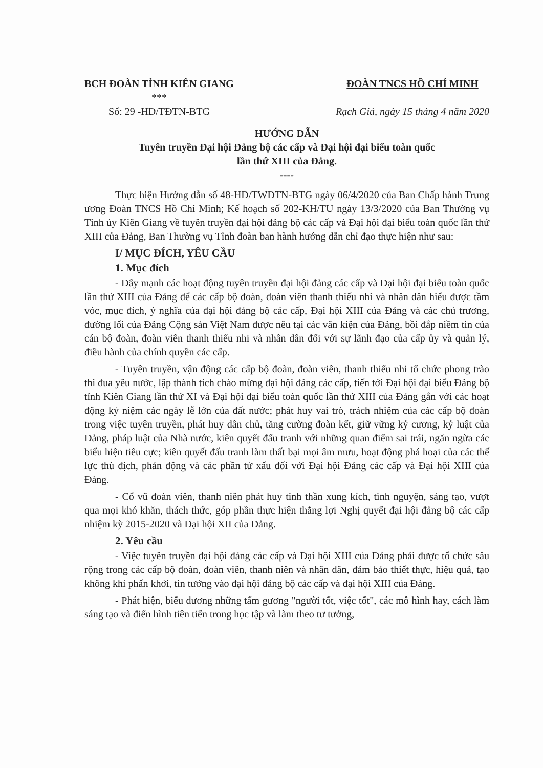BCH ĐOÀN TỈNH KIÊN GIANG
***
Số: 29 -HD/TĐTN-BTG
ĐOÀN TNCS HỒ CHÍ MINH
Rạch Giá, ngày 15 tháng 4 năm 2020
HƯỚNG DẪN
Tuyên truyền Đại hội Đảng bộ các cấp và Đại hội đại biểu toàn quốc
lần thứ XIII của Đảng.
----
Thực hiện Hướng dẫn số 48-HD/TWĐTN-BTG ngày 06/4/2020 của Ban Chấp hành Trung ương Đoàn TNCS Hồ Chí Minh; Kế hoạch số 202-KH/TU ngày 13/3/2020 của Ban Thường vụ Tỉnh ủy Kiên Giang về tuyên truyền đại hội đảng bộ các cấp và Đại hội đại biểu toàn quốc lần thứ XIII của Đảng, Ban Thường vụ Tỉnh đoàn ban hành hướng dẫn chỉ đạo thực hiện như sau:
I/ MỤC ĐÍCH, YÊU CẦU
1. Mục đích
- Đẩy mạnh các hoạt động tuyên truyền đại hội đảng các cấp và Đại hội đại biểu toàn quốc lần thứ XIII của Đảng để các cấp bộ đoàn, đoàn viên thanh thiếu nhi và nhân dân hiểu được tầm vóc, mục đích, ý nghĩa của đại hội đảng bộ các cấp, Đại hội XIII của Đảng và các chủ trương, đường lối của Đảng Cộng sản Việt Nam được nêu tại các văn kiện của Đảng, bồi đắp niềm tin của cán bộ đoàn, đoàn viên thanh thiếu nhi và nhân dân đối với sự lãnh đạo của cấp ủy và quản lý, điều hành của chính quyền các cấp.
- Tuyên truyền, vận động các cấp bộ đoàn, đoàn viên, thanh thiếu nhi tổ chức phong trào thi đua yêu nước, lập thành tích chào mừng đại hội đảng các cấp, tiến tới Đại hội đại biểu Đảng bộ tỉnh Kiên Giang lần thứ XI và Đại hội đại biểu toàn quốc lần thứ XIII của Đảng gắn với các hoạt động kỷ niệm các ngày lễ lớn của đất nước; phát huy vai trò, trách nhiệm của các cấp bộ đoàn trong việc tuyên truyền, phát huy dân chủ, tăng cường đoàn kết, giữ vững kỷ cương, kỷ luật của Đảng, pháp luật của Nhà nước, kiên quyết đấu tranh với những quan điểm sai trái, ngăn ngừa các biểu hiện tiêu cực; kiên quyết đấu tranh làm thất bại mọi âm mưu, hoạt động phá hoại của các thế lực thù địch, phản động và các phần tử xấu đối với Đại hội Đảng các cấp và Đại hội XIII của Đảng.
- Cổ vũ đoàn viên, thanh niên phát huy tinh thần xung kích, tình nguyện, sáng tạo, vượt qua mọi khó khăn, thách thức, góp phần thực hiện thắng lợi Nghị quyết đại hội đảng bộ các cấp nhiệm kỳ 2015-2020 và Đại hội XII của Đảng.
2. Yêu cầu
- Việc tuyên truyền đại hội đảng các cấp và Đại hội XIII của Đảng phải được tổ chức sâu rộng trong các cấp bộ đoàn, đoàn viên, thanh niên và nhân dân, đảm bảo thiết thực, hiệu quả, tạo không khí phấn khởi, tin tưởng vào đại hội đảng bộ các cấp và đại hội XIII của Đảng.
- Phát hiện, biểu dương những tấm gương "người tốt, việc tốt", các mô hình hay, cách làm sáng tạo và điển hình tiên tiến trong học tập và làm theo tư tưởng,